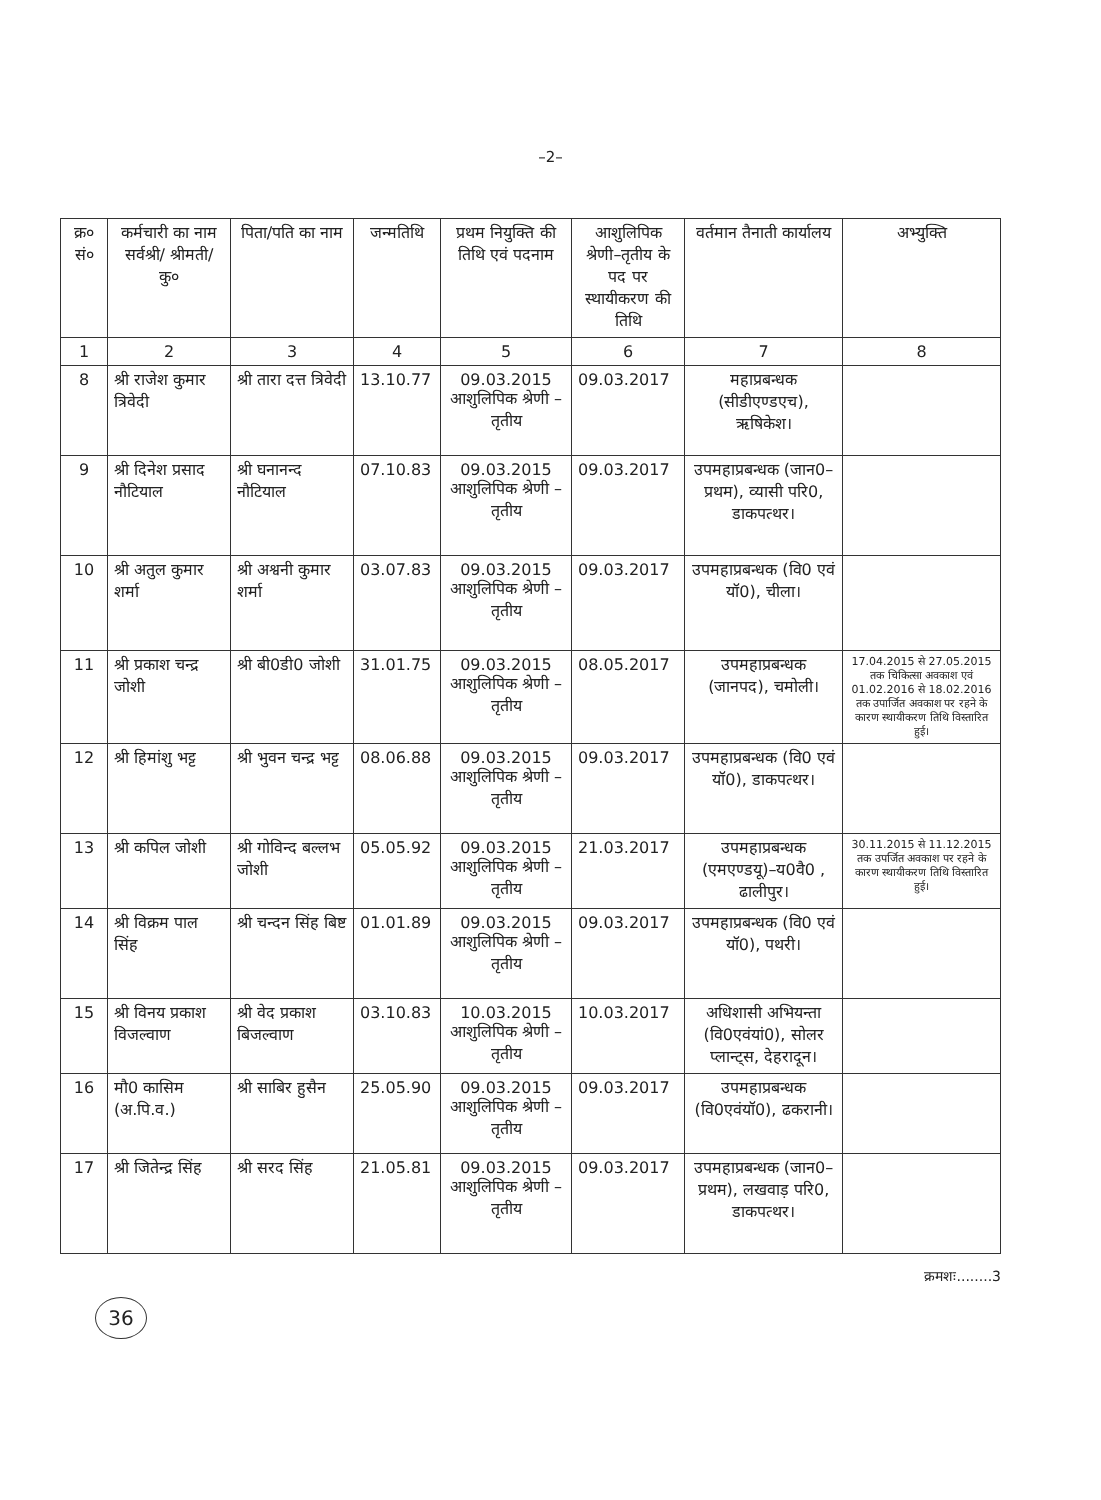–2–
| क्र० सं० | कर्मचारी का नाम सर्वश्री/ श्रीमती/ कु० | पिता/पति का नाम | जन्मतिथि | प्रथम नियुक्ति की तिथि एवं पदनाम | आशुलिपिक श्रेणी–तृतीय के पद पर स्थायीकरण की तिथि | वर्तमान तैनाती कार्यालय | अभ्युक्ति |
| --- | --- | --- | --- | --- | --- | --- | --- |
| 1 | 2 | 3 | 4 | 5 | 6 | 7 | 8 |
| 8 | श्री राजेश कुमार त्रिवेदी | श्री तारा दत्त त्रिवेदी | 13.10.77 | 09.03.2015 आशुलिपिक श्रेणी –तृतीय | 09.03.2017 | महाप्रबन्धक (सीडीएण्डएच), ऋषिकेश। | |
| 9 | श्री दिनेश प्रसाद नौटियाल | श्री घनानन्द नौटियाल | 07.10.83 | 09.03.2015 आशुलिपिक श्रेणी –तृतीय | 09.03.2017 | उपमहाप्रबन्धक (जान0–प्रथम), व्यासी परि0, डाकपत्थर। | |
| 10 | श्री अतुल कुमार शर्मा | श्री अश्वनी कुमार शर्मा | 03.07.83 | 09.03.2015 आशुलिपिक श्रेणी –तृतीय | 09.03.2017 | उपमहाप्रबन्धक (वि0 एवं यॉ0), चीला। | |
| 11 | श्री प्रकाश चन्द्र जोशी | श्री बी0डी0 जोशी | 31.01.75 | 09.03.2015 आशुलिपिक श्रेणी –तृतीय | 08.05.2017 | उपमहाप्रबन्धक (जानपद), चमोली। | 17.04.2015 से 27.05.2015 तक चिकित्सा अवकाश एवं 01.02.2016 से 18.02.2016 तक उपार्जित अवकाश पर रहने के कारण स्थायीकरण तिथि विस्तारित हुई। |
| 12 | श्री हिमांशु भट्ट | श्री भुवन चन्द्र भट्ट | 08.06.88 | 09.03.2015 आशुलिपिक श्रेणी –तृतीय | 09.03.2017 | उपमहाप्रबन्धक (वि0 एवं यॉ0), डाकपत्थर। | |
| 13 | श्री कपिल जोशी | श्री गोविन्द बल्लभ जोशी | 05.05.92 | 09.03.2015 आशुलिपिक श्रेणी –तृतीय | 21.03.2017 | उपमहाप्रबन्धक (एमएण्डयू)–य0वै0 , ढालीपुर। | 30.11.2015 से 11.12.2015 तक उपर्जित अवकाश पर रहने के कारण स्थायीकरण तिथि विस्तारित हुई। |
| 14 | श्री विक्रम पाल सिंह | श्री चन्दन सिंह बिष्ट | 01.01.89 | 09.03.2015 आशुलिपिक श्रेणी –तृतीय | 09.03.2017 | उपमहाप्रबन्धक (वि0 एवं यॉ0), पथरी। | |
| 15 | श्री विनय प्रकाश विजल्वाण | श्री वेद प्रकाश बिजल्वाण | 03.10.83 | 10.03.2015 आशुलिपिक श्रेणी –तृतीय | 10.03.2017 | अधिशासी अभियन्ता (वि0एवंयां0), सोलर प्लान्ट्स, देहरादून। | |
| 16 | मौ0 कासिम (अ.पि.व.) | श्री साबिर हुसैन | 25.05.90 | 09.03.2015 आशुलिपिक श्रेणी –तृतीय | 09.03.2017 | उपमहाप्रबन्धक (वि0एवंयॉ0), ढकरानी। | |
| 17 | श्री जितेन्द्र सिंह | श्री सरद सिंह | 21.05.81 | 09.03.2015 आशुलिपिक श्रेणी –तृतीय | 09.03.2017 | उपमहाप्रबन्धक (जान0–प्रथम), लखवाड़ परि0, डाकपत्थर। | |
क्रमशः........3
36